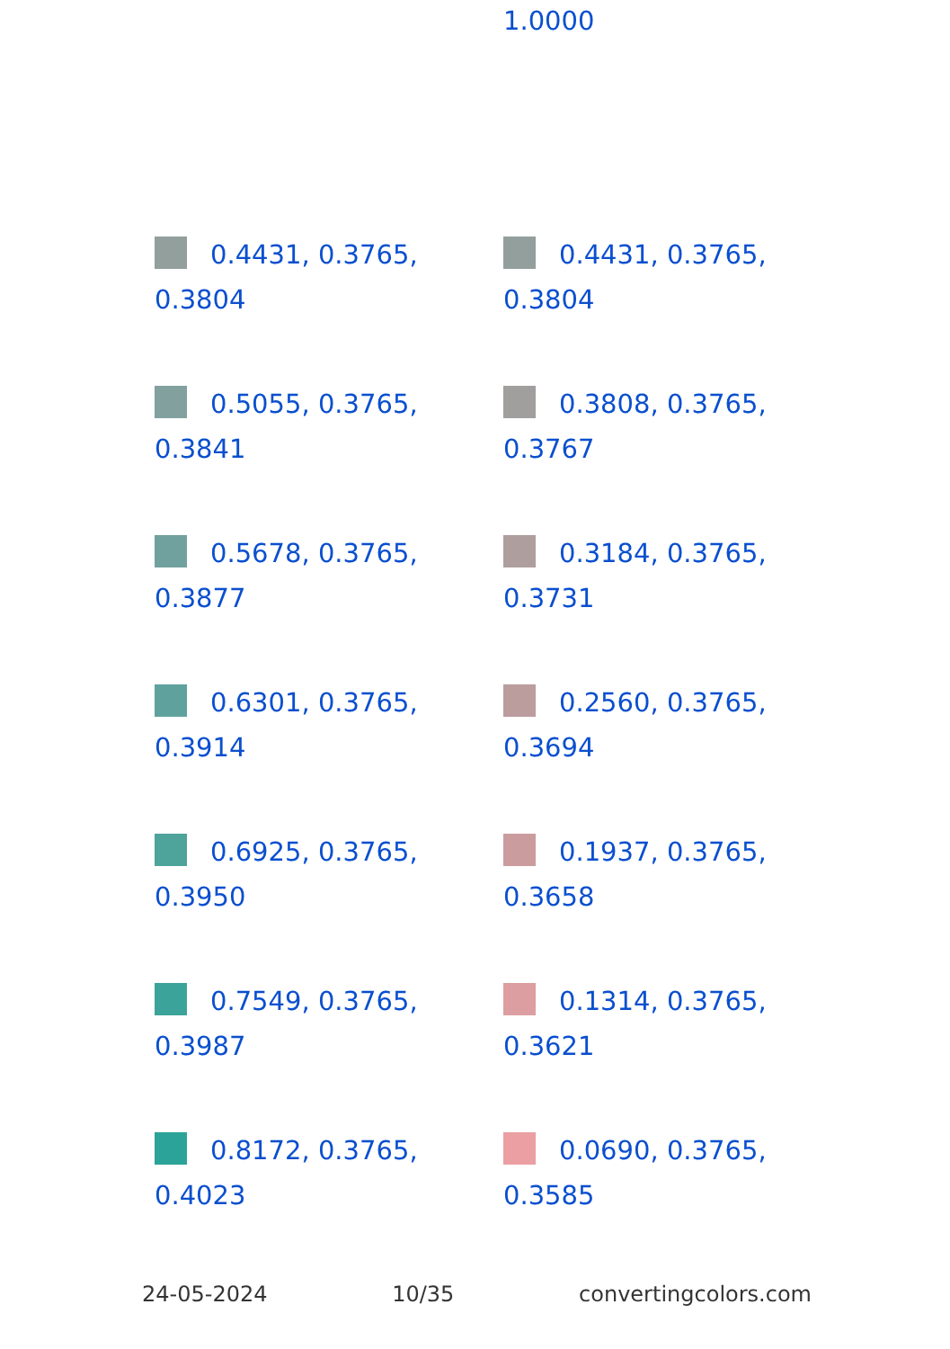1.0000
0.4431, 0.3765, 0.3804
0.4431, 0.3765, 0.3804
0.5055, 0.3765, 0.3841
0.3808, 0.3765, 0.3767
0.5678, 0.3765, 0.3877
0.3184, 0.3765, 0.3731
0.6301, 0.3765, 0.3914
0.2560, 0.3765, 0.3694
0.6925, 0.3765, 0.3950
0.1937, 0.3765, 0.3658
0.7549, 0.3765, 0.3987
0.1314, 0.3765, 0.3621
0.8172, 0.3765, 0.4023
0.0690, 0.3765, 0.3585
24-05-2024 10/35 convertingcolors.com